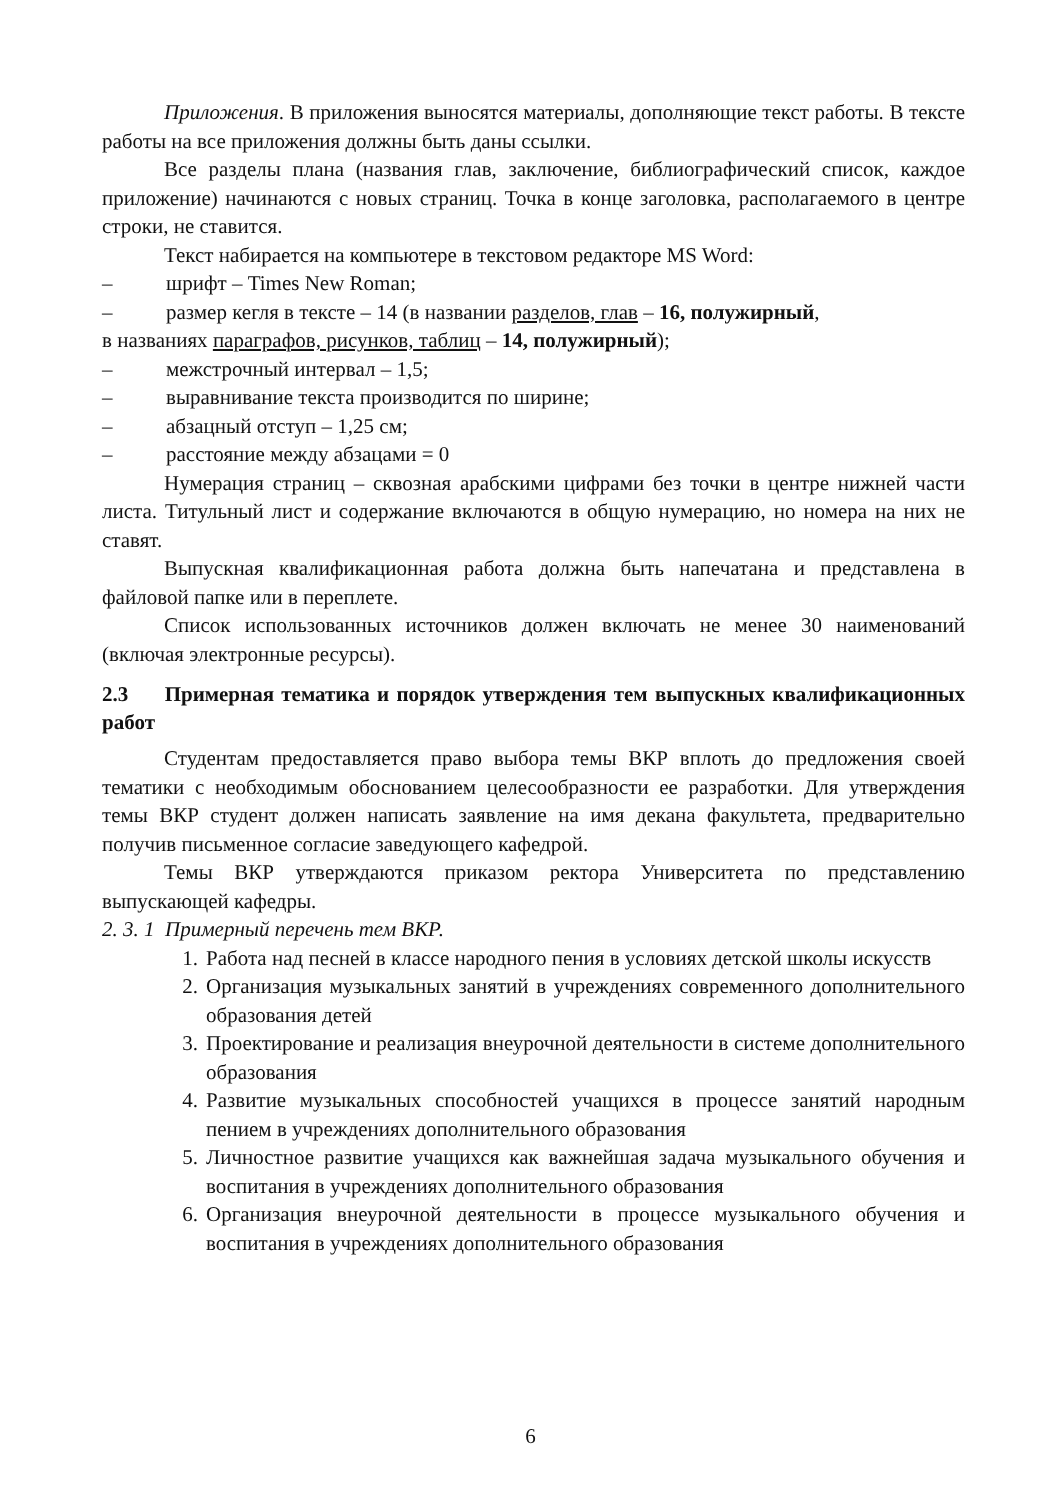Приложения. В приложения выносятся материалы, дополняющие текст работы. В тексте работы на все приложения должны быть даны ссылки.
Все разделы плана (названия глав, заключение, библиографический список, каждое приложение) начинаются с новых страниц. Точка в конце заголовка, располагаемого в центре строки, не ставится.
Текст набирается на компьютере в текстовом редакторе MS Word:
– шрифт – Times New Roman;
– размер кегля в тексте – 14 (в названии разделов, глав – 16, полужирный,
в названиях параграфов, рисунков, таблиц – 14, полужирный);
– межстрочный интервал – 1,5;
– выравнивание текста производится по ширине;
– абзацный отступ – 1,25 см;
– расстояние между абзацами = 0
Нумерация страниц – сквозная арабскими цифрами без точки в центре нижней части листа. Титульный лист и содержание включаются в общую нумерацию, но номера на них не ставят.
Выпускная квалификационная работа должна быть напечатана и представлена в файловой папке или в переплете.
Список использованных источников должен включать не менее 30 наименований (включая электронные ресурсы).
2.3 Примерная тематика и порядок утверждения тем выпускных квалификационных работ
Студентам предоставляется право выбора темы ВКР вплоть до предложения своей тематики с необходимым обоснованием целесообразности ее разработки. Для утверждения темы ВКР студент должен написать заявление на имя декана факультета, предварительно получив письменное согласие заведующего кафедрой.
Темы ВКР утверждаются приказом ректора Университета по представлению выпускающей кафедры.
2. 3. 1 Примерный перечень тем ВКР.
1. Работа над песней в классе народного пения в условиях детской школы искусств
2. Организация музыкальных занятий в учреждениях современного дополнительного образования детей
3. Проектирование и реализация внеурочной деятельности в системе дополнительного образования
4. Развитие музыкальных способностей учащихся в процессе занятий народным пением в учреждениях дополнительного образования
5. Личностное развитие учащихся как важнейшая задача музыкального обучения и воспитания в учреждениях дополнительного образования
6. Организация внеурочной деятельности в процессе музыкального обучения и воспитания в учреждениях дополнительного образования
6